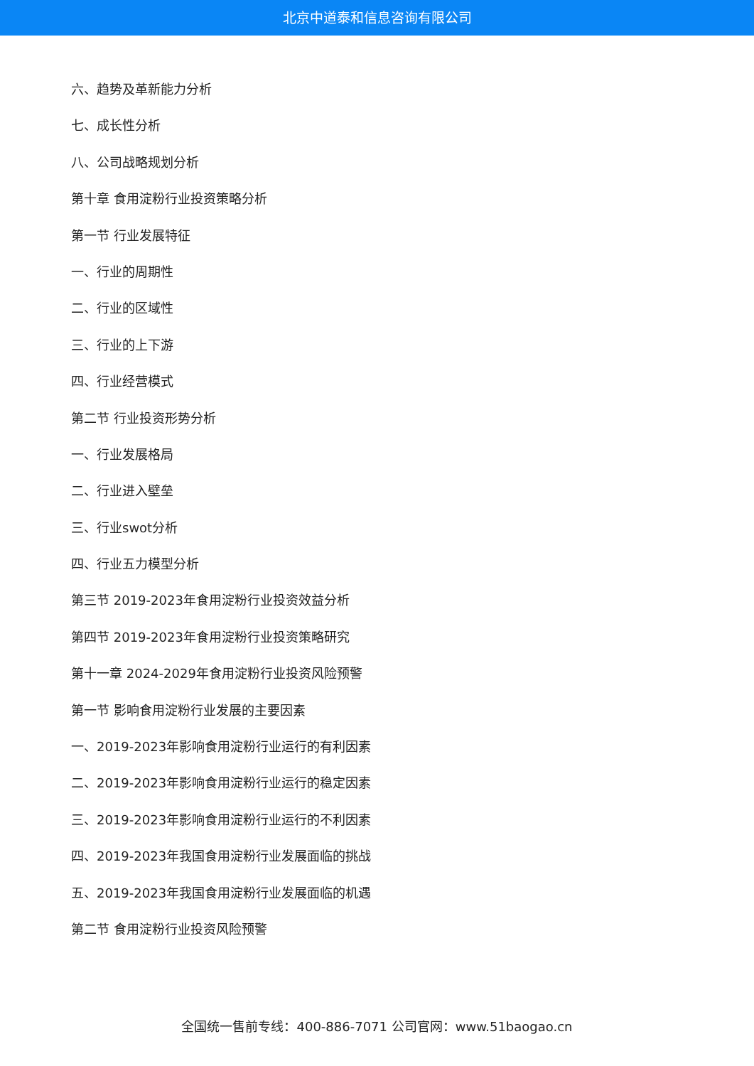北京中道泰和信息咨询有限公司
六、趋势及革新能力分析
七、成长性分析
八、公司战略规划分析
第十章 食用淀粉行业投资策略分析
第一节 行业发展特征
一、行业的周期性
二、行业的区域性
三、行业的上下游
四、行业经营模式
第二节 行业投资形势分析
一、行业发展格局
二、行业进入壁垒
三、行业swot分析
四、行业五力模型分析
第三节 2019-2023年食用淀粉行业投资效益分析
第四节 2019-2023年食用淀粉行业投资策略研究
第十一章 2024-2029年食用淀粉行业投资风险预警
第一节 影响食用淀粉行业发展的主要因素
一、2019-2023年影响食用淀粉行业运行的有利因素
二、2019-2023年影响食用淀粉行业运行的稳定因素
三、2019-2023年影响食用淀粉行业运行的不利因素
四、2019-2023年我国食用淀粉行业发展面临的挑战
五、2019-2023年我国食用淀粉行业发展面临的机遇
第二节 食用淀粉行业投资风险预警
全国统一售前专线：400-886-7071 公司官网：www.51baogao.cn